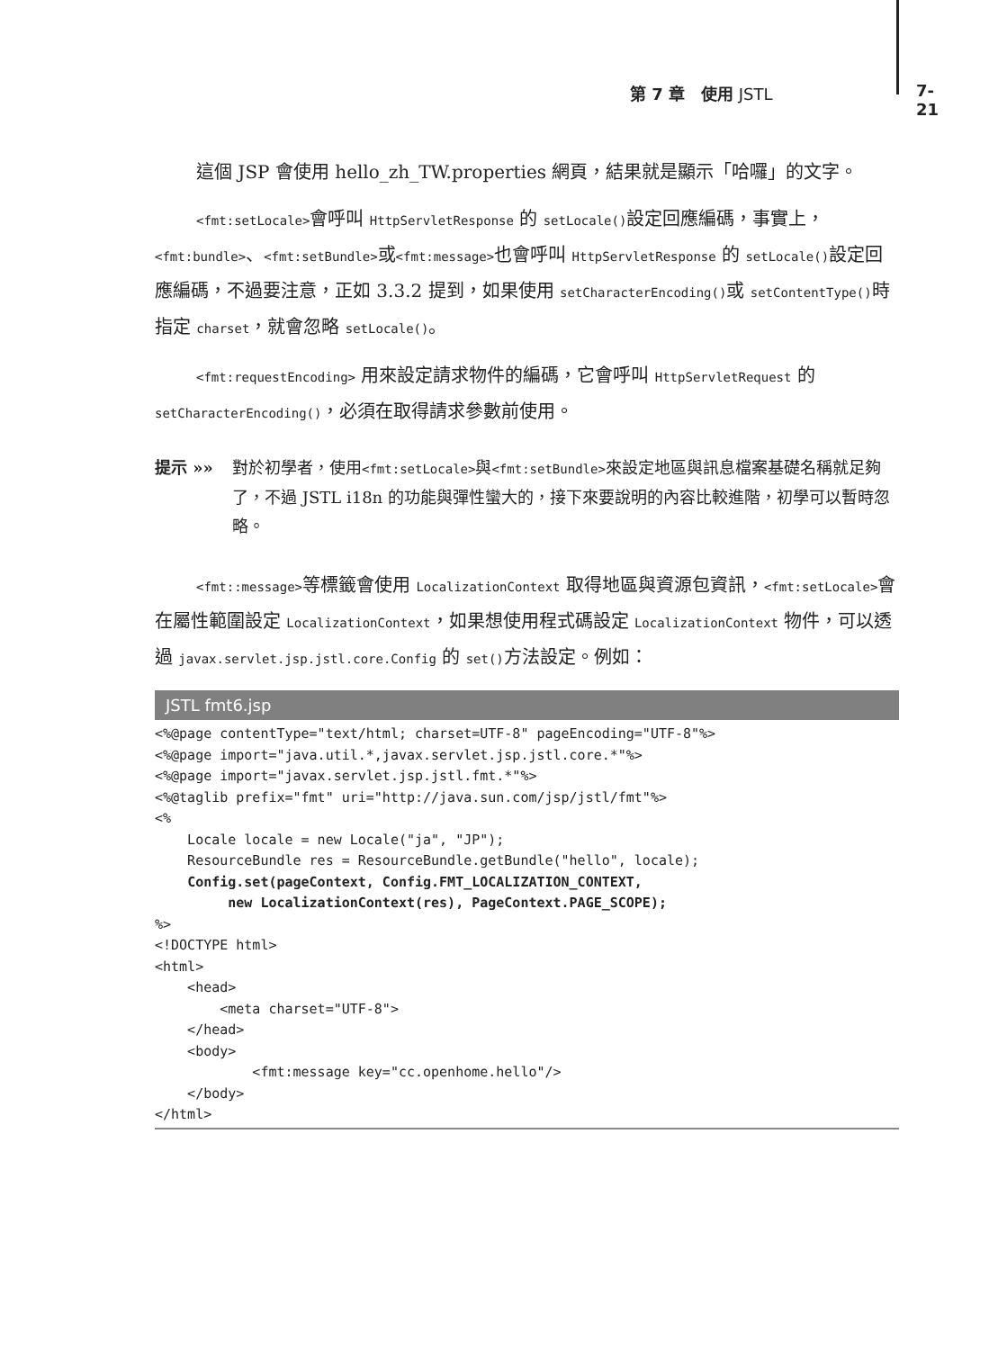第 7 章　使用 JSTL 7-21
這個 JSP 會使用 hello_zh_TW.properties 網頁，結果就是顯示「哈囉」的文字。
<fmt:setLocale>會呼叫 HttpServletResponse 的 setLocale()設定回應編碼，事實上，<fmt:bundle>、<fmt:setBundle>或<fmt:message>也會呼叫 HttpServletResponse 的 setLocale()設定回應編碼，不過要注意，正如 3.3.2 提到，如果使用 setCharacterEncoding()或 setContentType()時指定 charset，就會忽略 setLocale()。
<fmt:requestEncoding> 用來設定請求物件的編碼，它會呼叫 HttpServletRequest 的 setCharacterEncoding()，必須在取得請求參數前使用。
提示 »» 對於初學者，使用<fmt:setLocale>與<fmt:setBundle>來設定地區與訊息檔案基礎名稱就足夠了，不過 JSTL i18n 的功能與彈性蠻大的，接下來要說明的內容比較進階，初學可以暫時忽略。
<fmt::message>等標籤會使用 LocalizationContext 取得地區與資源包資訊，<fmt:setLocale>會在屬性範圍設定 LocalizationContext，如果想使用程式碼設定 LocalizationContext 物件，可以透過 javax.servlet.jsp.jstl.core.Config 的 set()方法設定。例如：
JSTL fmt6.jsp
<%@page contentType="text/html; charset=UTF-8" pageEncoding="UTF-8"%>
<%@page import="java.util.*,javax.servlet.jsp.jstl.core.*"%>
<%@page import="javax.servlet.jsp.jstl.fmt.*"%>
<%@taglib prefix="fmt" uri="http://java.sun.com/jsp/jstl/fmt"%>
<%
    Locale locale = new Locale("ja", "JP");
    ResourceBundle res = ResourceBundle.getBundle("hello", locale);
    Config.set(pageContext, Config.FMT_LOCALIZATION_CONTEXT,
         new LocalizationContext(res), PageContext.PAGE_SCOPE);
%>
<!DOCTYPE html>
<html>
    <head>
        <meta charset="UTF-8">
    </head>
    <body>
            <fmt:message key="cc.openhome.hello"/>
    </body>
</html>